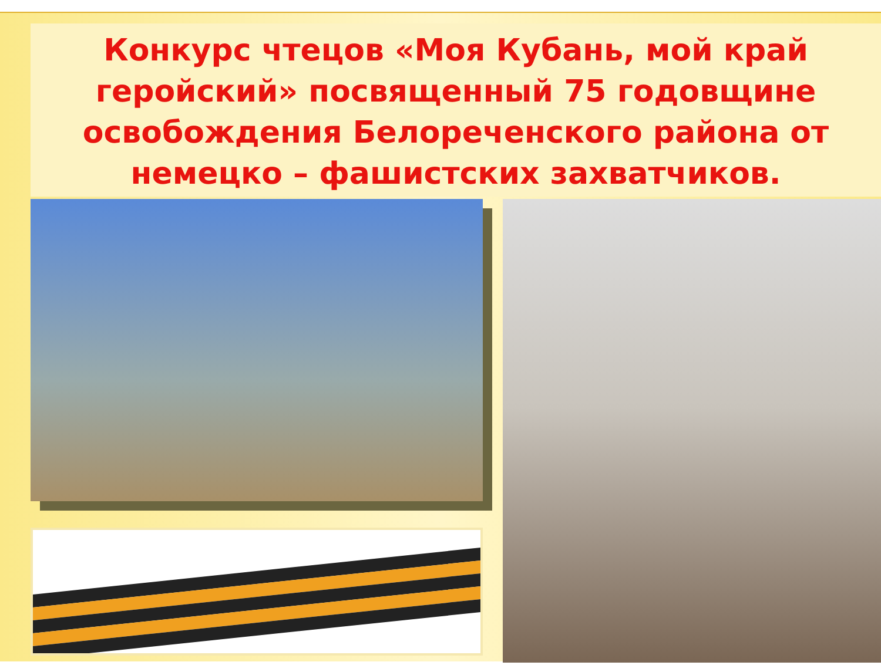Конкурс чтецов «Моя Кубань, мой край геройский» посвященный 75 годовщине освобождения Белореченского района от немецко – фашистских захватчиков.